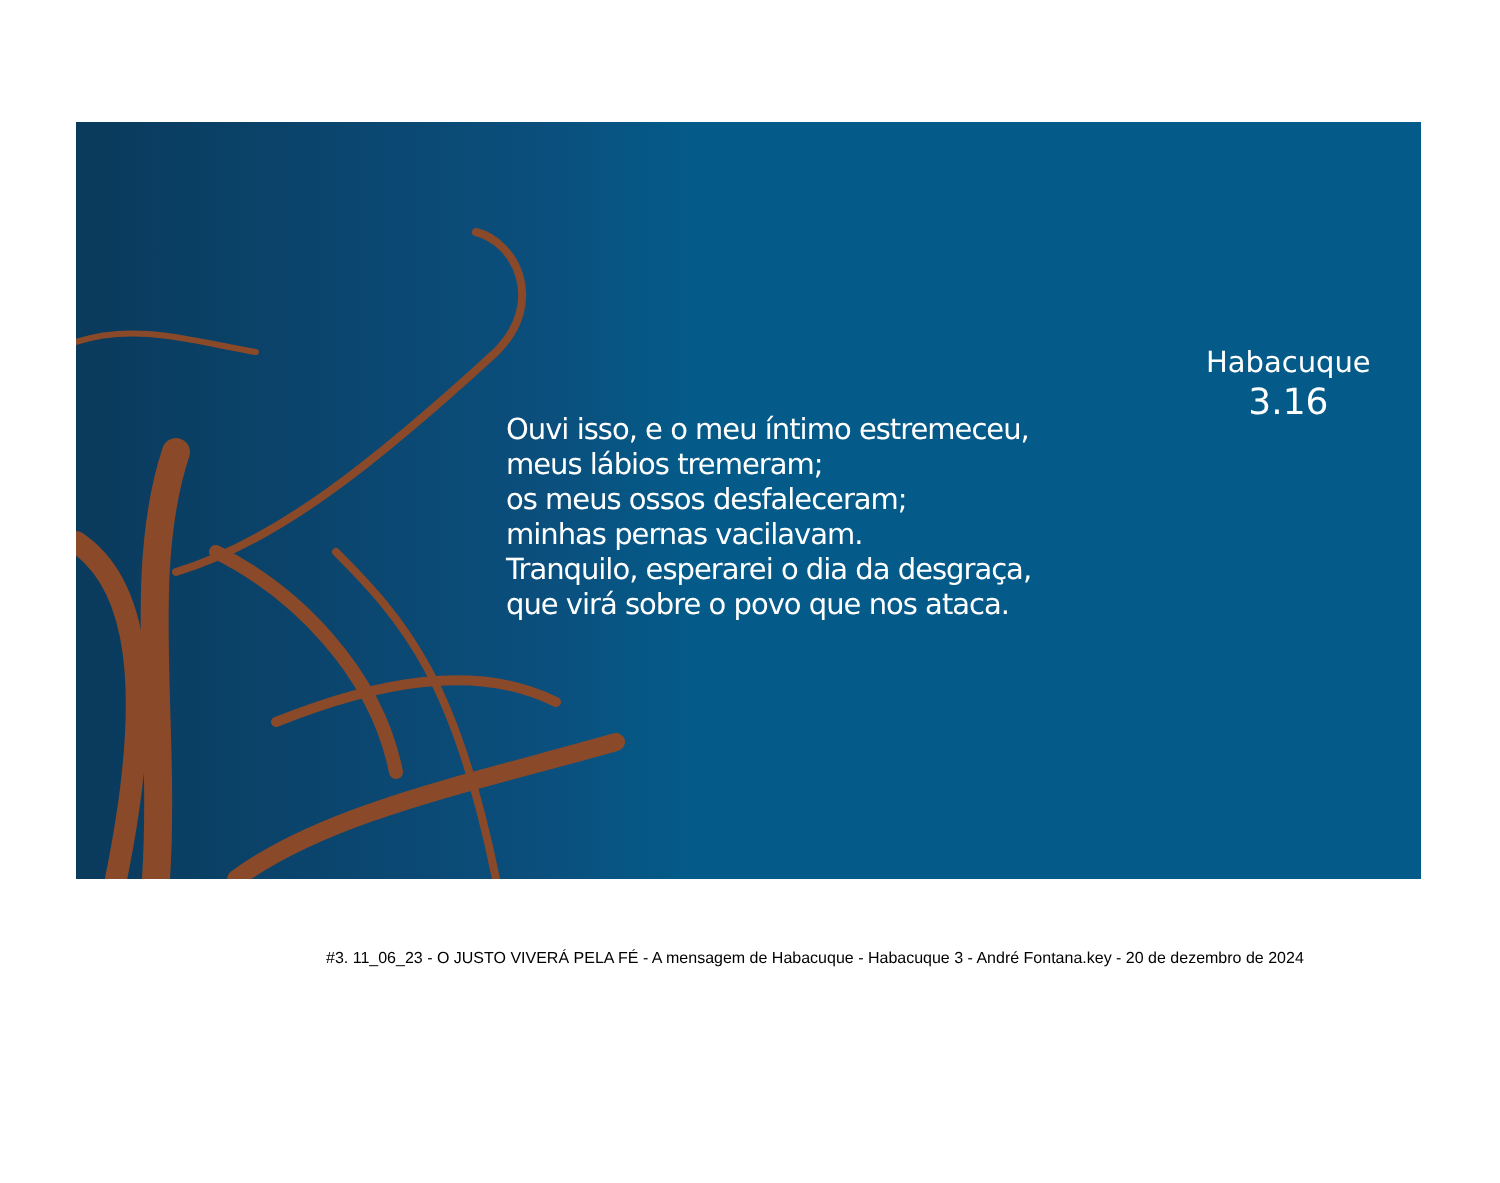Ouvi isso, e o meu íntimo estremeceu,
meus lábios tremeram;
os meus ossos desfaleceram;
minhas pernas vacilavam.
Tranquilo, esperarei o dia da desgraça,
que virá sobre o povo que nos ataca.
Habacuque
3.16
#3. 11_06_23 - O JUSTO VIVERÁ PELA FÉ - A mensagem de Habacuque - Habacuque 3 - André Fontana.key - 20 de dezembro de 2024